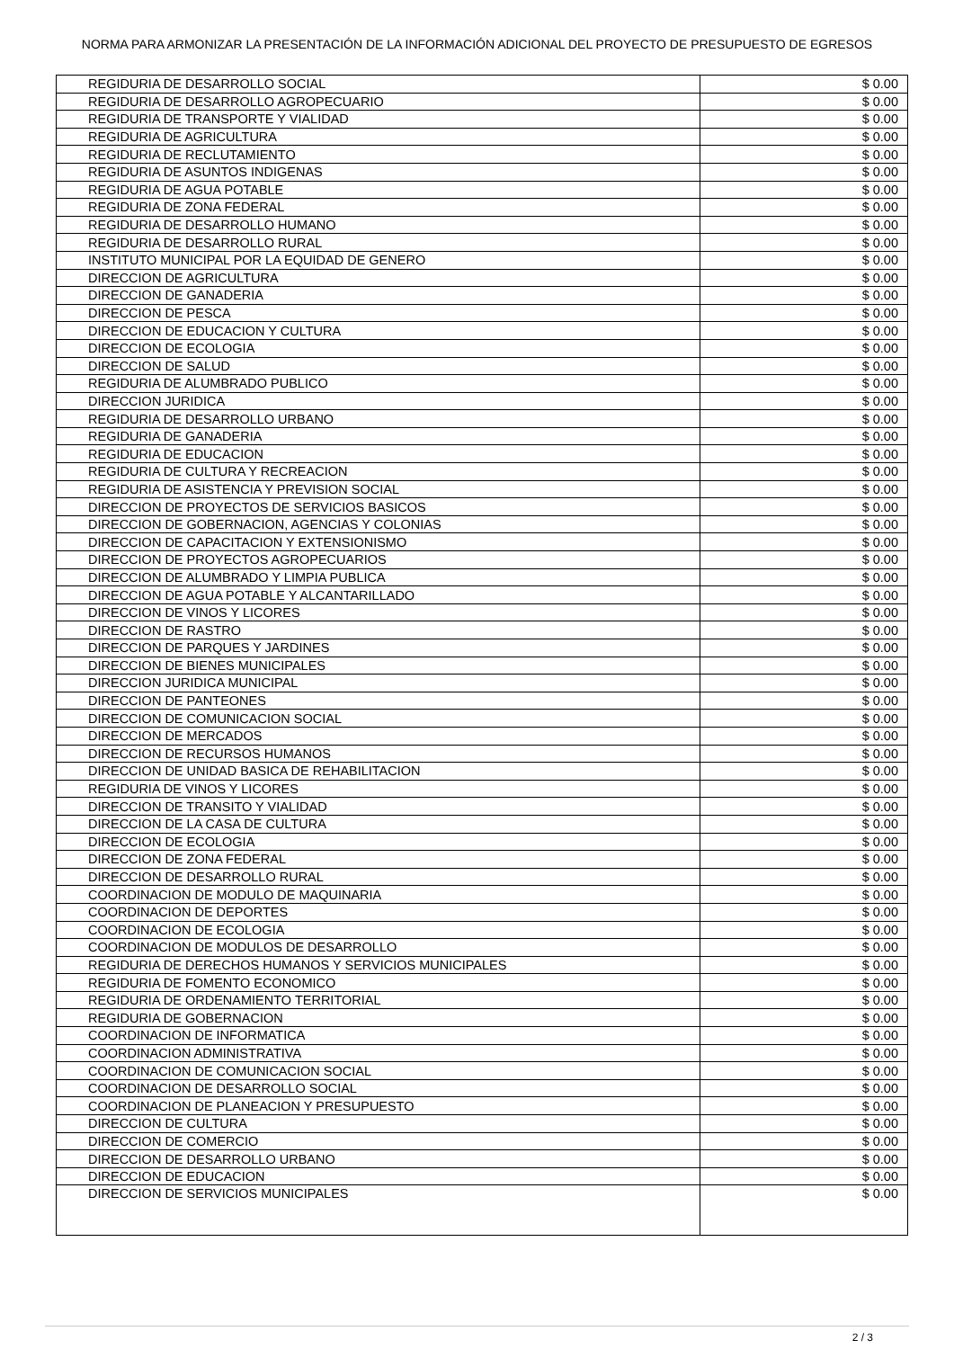NORMA PARA ARMONIZAR LA PRESENTACIÓN DE LA INFORMACIÓN ADICIONAL DEL PROYECTO DE PRESUPUESTO DE EGRESOS
| REGIDURIA DE DESARROLLO SOCIAL | $ 0.00 |
| REGIDURIA DE DESARROLLO AGROPECUARIO | $ 0.00 |
| REGIDURIA DE TRANSPORTE Y VIALIDAD | $ 0.00 |
| REGIDURIA DE AGRICULTURA | $ 0.00 |
| REGIDURIA DE RECLUTAMIENTO | $ 0.00 |
| REGIDURIA DE ASUNTOS INDIGENAS | $ 0.00 |
| REGIDURIA DE AGUA POTABLE | $ 0.00 |
| REGIDURIA DE ZONA FEDERAL | $ 0.00 |
| REGIDURIA DE DESARROLLO HUMANO | $ 0.00 |
| REGIDURIA DE DESARROLLO RURAL | $ 0.00 |
| INSTITUTO MUNICIPAL POR LA EQUIDAD DE GENERO | $ 0.00 |
| DIRECCION DE AGRICULTURA | $ 0.00 |
| DIRECCION DE GANADERIA | $ 0.00 |
| DIRECCION DE PESCA | $ 0.00 |
| DIRECCION DE EDUCACION Y CULTURA | $ 0.00 |
| DIRECCION DE ECOLOGIA | $ 0.00 |
| DIRECCION DE SALUD | $ 0.00 |
| REGIDURIA DE ALUMBRADO PUBLICO | $ 0.00 |
| DIRECCION JURIDICA | $ 0.00 |
| REGIDURIA DE DESARROLLO URBANO | $ 0.00 |
| REGIDURIA DE GANADERIA | $ 0.00 |
| REGIDURIA DE EDUCACION | $ 0.00 |
| REGIDURIA DE CULTURA Y RECREACION | $ 0.00 |
| REGIDURIA DE ASISTENCIA Y PREVISION SOCIAL | $ 0.00 |
| DIRECCION DE PROYECTOS DE SERVICIOS BASICOS | $ 0.00 |
| DIRECCION DE GOBERNACION, AGENCIAS Y COLONIAS | $ 0.00 |
| DIRECCION DE CAPACITACION Y EXTENSIONISMO | $ 0.00 |
| DIRECCION DE PROYECTOS AGROPECUARIOS | $ 0.00 |
| DIRECCION DE ALUMBRADO Y LIMPIA PUBLICA | $ 0.00 |
| DIRECCION DE AGUA POTABLE Y ALCANTARILLADO | $ 0.00 |
| DIRECCION DE VINOS Y LICORES | $ 0.00 |
| DIRECCION DE RASTRO | $ 0.00 |
| DIRECCION DE PARQUES Y JARDINES | $ 0.00 |
| DIRECCION DE BIENES MUNICIPALES | $ 0.00 |
| DIRECCION JURIDICA MUNICIPAL | $ 0.00 |
| DIRECCION DE PANTEONES | $ 0.00 |
| DIRECCION DE COMUNICACION SOCIAL | $ 0.00 |
| DIRECCION DE MERCADOS | $ 0.00 |
| DIRECCION DE RECURSOS HUMANOS | $ 0.00 |
| DIRECCION DE UNIDAD BASICA DE REHABILITACION | $ 0.00 |
| REGIDURIA DE VINOS Y LICORES | $ 0.00 |
| DIRECCION DE TRANSITO Y VIALIDAD | $ 0.00 |
| DIRECCION DE LA CASA DE CULTURA | $ 0.00 |
| DIRECCION DE ECOLOGIA | $ 0.00 |
| DIRECCION DE ZONA FEDERAL | $ 0.00 |
| DIRECCION DE DESARROLLO RURAL | $ 0.00 |
| COORDINACION DE MODULO DE MAQUINARIA | $ 0.00 |
| COORDINACION DE DEPORTES | $ 0.00 |
| COORDINACION DE ECOLOGIA | $ 0.00 |
| COORDINACION DE MODULOS DE DESARROLLO | $ 0.00 |
| REGIDURIA DE DERECHOS HUMANOS Y SERVICIOS MUNICIPALES | $ 0.00 |
| REGIDURIA DE FOMENTO ECONOMICO | $ 0.00 |
| REGIDURIA DE ORDENAMIENTO TERRITORIAL | $ 0.00 |
| REGIDURIA DE GOBERNACION | $ 0.00 |
| COORDINACION DE INFORMATICA | $ 0.00 |
| COORDINACION ADMINISTRATIVA | $ 0.00 |
| COORDINACION DE COMUNICACION SOCIAL | $ 0.00 |
| COORDINACION DE DESARROLLO SOCIAL | $ 0.00 |
| COORDINACION DE PLANEACION Y PRESUPUESTO | $ 0.00 |
| DIRECCION DE CULTURA | $ 0.00 |
| DIRECCION DE COMERCIO | $ 0.00 |
| DIRECCION DE DESARROLLO URBANO | $ 0.00 |
| DIRECCION DE EDUCACION | $ 0.00 |
| DIRECCION DE SERVICIOS MUNICIPALES | $ 0.00 |
2 / 3